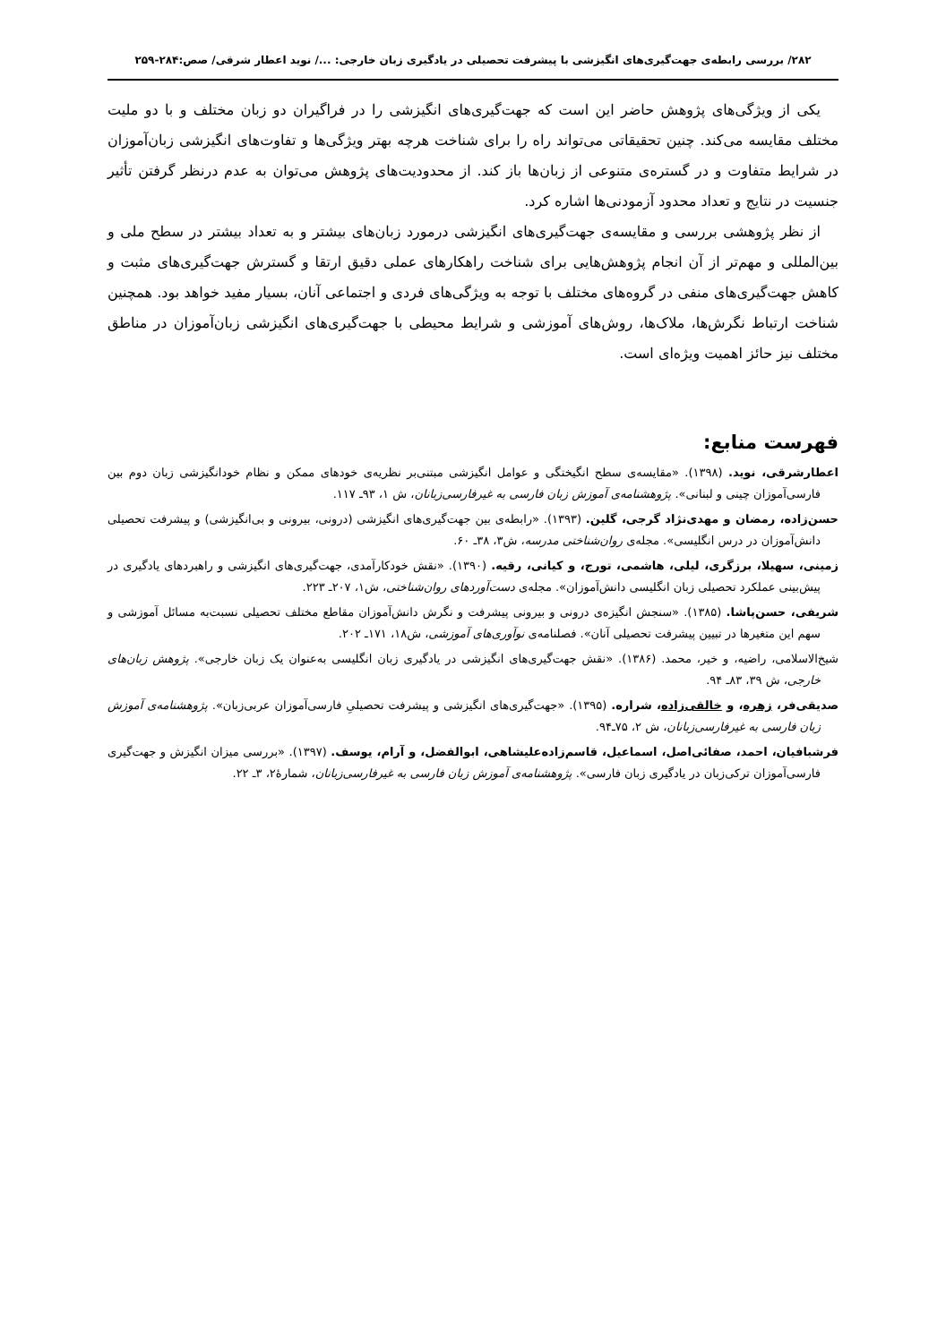۲۸۲/ بررسی رابطه‌ی جهت‌گیری‌های انگیزشی با پیشرفت تحصیلی در یادگیری زبان خارجی: .../ نوید اعطار شرقی/ صص:۲۸۴-۲۵۹
یکی از ویژگی‌های پژوهش حاضر این است که جهت‌گیری‌های انگیزشی را در فراگیران دو زبان مختلف و با دو ملیت مختلف مقایسه می‌کند. چنین تحقیقاتی می‌تواند راه را برای شناخت هرچه بهتر ویژگی‌ها و تفاوت‌های انگیزشی زبان‌آموزان در شرایط متفاوت و در گستره‌ی متنوعی از زبان‌ها باز کند. از محدودیت‌های پژوهش می‌توان به عدم درنظر گرفتن تأثیر جنسیت در نتایج و تعداد محدود آزمودنی‌ها اشاره کرد.
از نظر پژوهشی بررسی و مقایسه‌ی جهت‌گیری‌های انگیزشی درمورد زبان‌های بیشتر و به تعداد بیشتر در سطح ملی و بین‌المللی و مهم‌تر از آن انجام پژوهش‌هایی برای شناخت راهکارهای عملی دقیق ارتقا و گسترش جهت‌گیری‌های مثبت و کاهش جهت‌گیری‌های منفی در گروه‌های مختلف با توجه به ویژگی‌های فردی و اجتماعی آنان، بسیار مفید خواهد بود. همچنین شناخت ارتباط نگرش‌ها، ملاک‌ها، روش‌های آموزشی و شرایط محیطی با جهت‌گیری‌های انگیزشی زبان‌آموزان در مناطق مختلف نیز حائز اهمیت ویژه‌ای است.
فهرست منابع:
اعطارشرقی، نوید. (۱۳۹۸). «مقایسه‌ی سطح انگیختگی و عوامل انگیزشی مبتنی‌بر نظریه‌ی خودهای ممکن و نظام خودانگیزشی زبان دوم بین فارسی‌آموزان چینی و لبنانی». پژوهشنامه‌ی آموزش زبان فارسی به غیرفارسی‌زبانان، ش ۱، ۹۳ـ ۱۱۷.
حسن‌زاده، رمضان و مهدی‌نژاد گرجی، گلین. (۱۳۹۳). «رابطه‌ی بین جهت‌گیری‌های انگیزشی (درونی، بیرونی و بی‌انگیزشی) و پیشرفت تحصیلی دانش‌آموزان در درس انگلیسی». مجله‌ی روان‌شناختی مدرسه، ش۳، ۳۸ـ ۶۰.
زمینی، سهیلا، برزگری، لیلی، هاشمی، تورج، و کیانی، رقیه. (۱۳۹۰). «نقش خودکارآمدی، جهت‌گیری‌های انگیزشی و راهبردهای یادگیری در پیش‌بینی عملکرد تحصیلی زبان انگلیسی دانش‌آموزان». مجله‌ی دست‌آوردهای روان‌شناختی، ش۱، ۲۰۷ـ ۲۲۳.
شریفی، حسن‌پاشا. (۱۳۸۵). «سنجش انگیزه‌ی درونی و بیرونی پیشرفت و نگرش دانش‌آموزان مقاطع مختلف تحصیلی نسبت‌به مسائل آموزشی و سهم این متغیرها در تبیین پیشرفت تحصیلی آنان». فصلنامه‌ی نوآوری‌های آموزشی، ش۱۸، ۱۷۱ـ ۲۰۲.
شیخ‌الاسلامی، راضیه، و خیر، محمد. (۱۳۸۶). «نقش جهت‌گیری‌های انگیزشی در یادگیری زبان انگلیسی به‌عنوان یک زبان خارجی». پژوهش زبان‌های خارجی، ش ۳۹، ۸۳ـ ۹۴.
صدیقی‌فر، زهره، و خالقی‌زاده، شراره. (۱۳۹۵). «جهت‌گیری‌های انگیزشی و پیشرفت تحصیلیِ فارسی‌آموزان عربی‌زبان». پژوهشنامه‌ی آموزش زبان فارسی به غیرفارسی‌زبانان، ش ۲، ۷۵ـ۹۴.
فرشبافیان، احمد، صفائی‌اصل، اسماعیل، قاسم‌زاده‌علیشاهی، ابوالفضل، و آرام، یوسف. (۱۳۹۷). «بررسی میزان انگیزش و جهت‌گیری فارسی‌آموزان ترکی‌زبان در یادگیری زبان فارسی». پژوهشنامه‌ی آموزش زبان فارسی به غیرفارسی‌زبانان، شمارۀ۲، ۳ـ ۲۲.